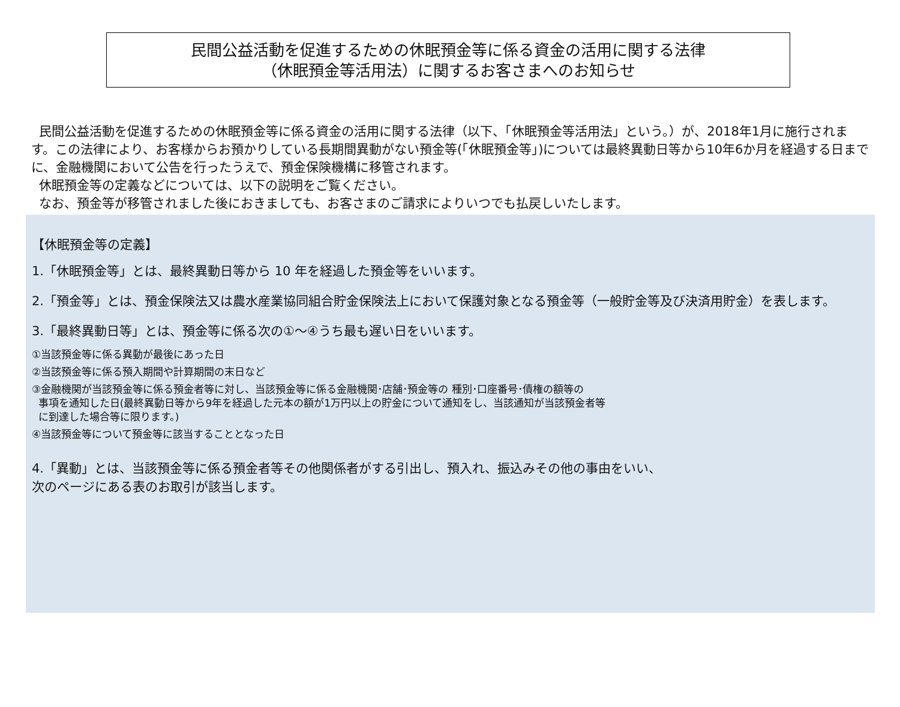民間公益活動を促進するための休眠預金等に係る資金の活用に関する法律
（休眠預金等活用法）に関するお客さまへのお知らせ
民間公益活動を促進するための休眠預金等に係る資金の活用に関する法律（以下、「休眠預金等活用法」という。）が、2018年1月に施行されます。この法律により、お客様からお預かりしている長期間異動がない預金等(「休眠預金等」)については最終異動日等から10年6か月を経過する日までに、金融機関において公告を行ったうえで、預金保険機構に移管されます。
休眠預金等の定義などについては、以下の説明をご覧ください。
なお、預金等が移管されました後におきましても、お客さまのご請求によりいつでも払戻しいたします。
【休眠預金等の定義】
1.「休眠預金等」とは、最終異動日等から 10 年を経過した預金等をいいます。
2.「預金等」とは、預金保険法又は農水産業協同組合貯金保険法上において保護対象となる預金等（一般貯金等及び決済用貯金）を表します。
3.「最終異動日等」とは、預金等に係る次の①～④うち最も遅い日をいいます。
①当該預金等に係る異動が最後にあった日
②当該預金等に係る預入期間や計算期間の末日など
③金融機関が当該預金等に係る預金者等に対し、当該預金等に係る金融機関･店舗･預金等の 種別･口座番号･債権の額等の
事項を通知した日(最終異動日等から9年を経過した元本の額が1万円以上の貯金について通知をし、当該通知が当該預金者等
に到達した場合等に限ります。)
④当該預金等について預金等に該当することとなった日
4.「異動」とは、当該預金等に係る預金者等その他関係者がする引出し、預入れ、振込みその他の事由をいい、
次のページにある表のお取引が該当します。